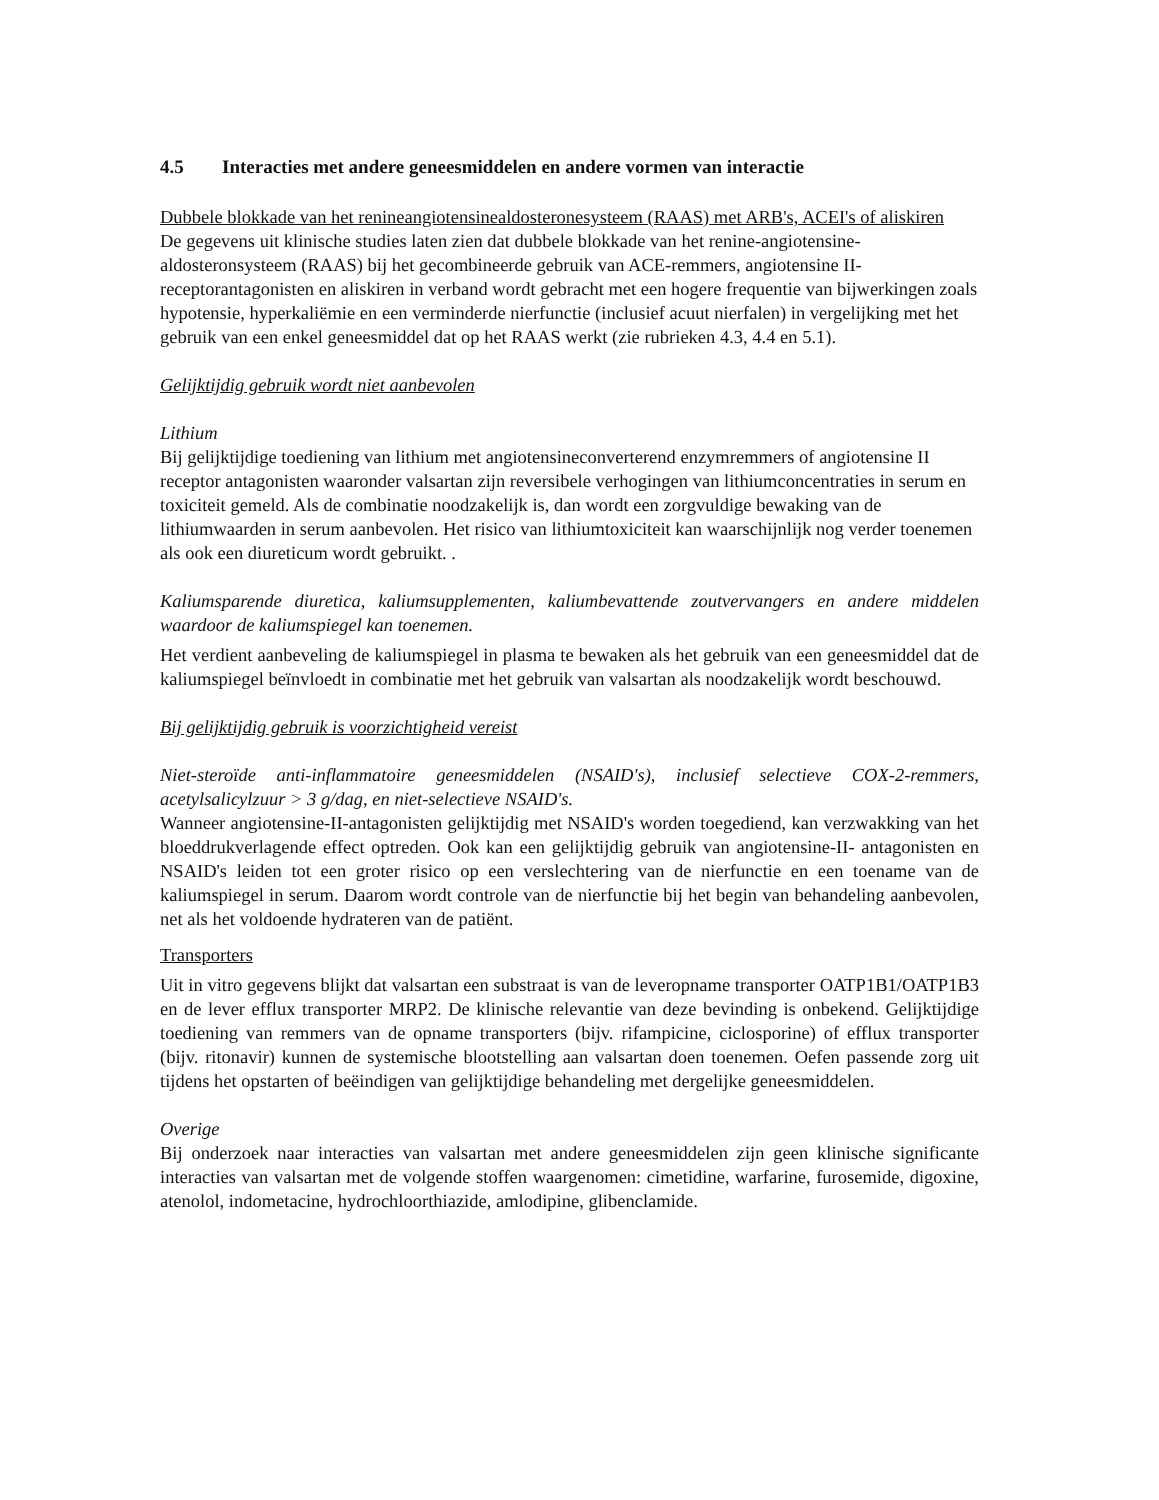4.5 Interacties met andere geneesmiddelen en andere vormen van interactie
Dubbele blokkade van het renineangiotensinealdosteronesysteem (RAAS) met ARB's, ACEI's of aliskiren
De gegevens uit klinische studies laten zien dat dubbele blokkade van het renine-angiotensine-aldosteronsysteem (RAAS) bij het gecombineerde gebruik van ACE-remmers, angiotensine II-receptorantagonisten en aliskiren in verband wordt gebracht met een hogere frequentie van bijwerkingen zoals hypotensie, hyperkaliëmie en een verminderde nierfunctie (inclusief acuut nierfalen) in vergelijking met het gebruik van een enkel geneesmiddel dat op het RAAS werkt (zie rubrieken 4.3, 4.4 en 5.1).
Gelijktijdig gebruik wordt niet aanbevolen
Lithium
Bij gelijktijdige toediening van lithium met angiotensineconverterend enzymremmers of angiotensine II receptor antagonisten waaronder valsartan zijn reversibele verhogingen van lithiumconcentraties in serum en toxiciteit gemeld. Als de combinatie noodzakelijk is, dan wordt een zorgvuldige bewaking van de lithiumwaarden in serum aanbevolen. Het risico van lithiumtoxiciteit kan waarschijnlijk nog verder toenemen als ook een diureticum wordt gebruikt. .
Kaliumsparende diuretica, kaliumsupplementen, kaliumbevattende zoutvervangers en andere middelen waardoor de kaliumspiegel kan toenemen.
Het verdient aanbeveling de kaliumspiegel in plasma te bewaken als het gebruik van een geneesmiddel dat de kaliumspiegel beïnvloedt in combinatie met het gebruik van valsartan als noodzakelijk wordt beschouwd.
Bij gelijktijdig gebruik is voorzichtigheid vereist
Niet-steroïde anti-inflammatoire geneesmiddelen (NSAID's), inclusief selectieve COX-2-remmers, acetylsalicylzuur > 3 g/dag, en niet-selectieve NSAID's.
Wanneer angiotensine-II-antagonisten gelijktijdig met NSAID's worden toegediend, kan verzwakking van het bloeddrukverlagende effect optreden. Ook kan een gelijktijdig gebruik van angiotensine-II- antagonisten en NSAID's leiden tot een groter risico op een verslechtering van de nierfunctie en een toename van de kaliumspiegel in serum. Daarom wordt controle van de nierfunctie bij het begin van behandeling aanbevolen, net als het voldoende hydrateren van de patiënt.
Transporters
Uit in vitro gegevens blijkt dat valsartan een substraat is van de leveropname transporter OATP1B1/OATP1B3 en de lever efflux transporter MRP2. De klinische relevantie van deze bevinding is onbekend. Gelijktijdige toediening van remmers van de opname transporters (bijv. rifampicine, ciclosporine) of efflux transporter (bijv. ritonavir) kunnen de systemische blootstelling aan valsartan doen toenemen. Oefen passende zorg uit tijdens het opstarten of beëindigen van gelijktijdige behandeling met dergelijke geneesmiddelen.
Overige
Bij onderzoek naar interacties van valsartan met andere geneesmiddelen zijn geen klinische significante interacties van valsartan met de volgende stoffen waargenomen: cimetidine, warfarine, furosemide, digoxine, atenolol, indometacine, hydrochloorthiazide, amlodipine, glibenclamide.